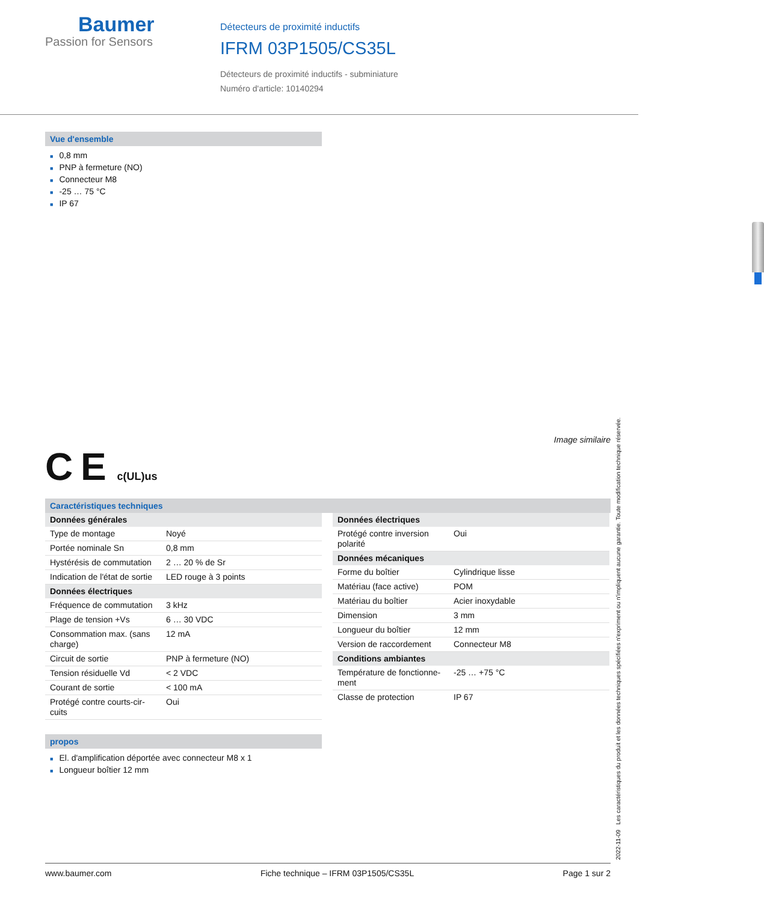Baumer
Passion for Sensors
Détecteurs de proximité inductifs
IFRM 03P1505/CS35L
Détecteurs de proximité inductifs - subminiature
Numéro d'article: 10140294
Vue d'ensemble
■ 0,8 mm
■ PNP à fermeture (NO)
■ Connecteur M8
■ -25 … 75 °C
■ IP 67
Image similaire
C E c(UL)us
Caractéristiques techniques
| Données générales | |
| Type de montage | Noyé |
| Portée nominale Sn | 0,8 mm |
| Hystérésis de commutation | 2 … 20 % de Sr |
| Indication de l'état de sortie | LED rouge à 3 points |
| Données électriques | |
| Fréquence de commutation | 3 kHz |
| Plage de tension +Vs | 6 … 30 VDC |
| Consommation max. (sans charge) | 12 mA |
| Circuit de sortie | PNP à fermeture (NO) |
| Tension résiduelle Vd | < 2 VDC |
| Courant de sortie | < 100 mA |
| Protégé contre courts-cir-cuits | Oui |
| Données électriques | |
| Protégé contre inversion polarité | Oui |
| Données mécaniques | |
| Forme du boîtier | Cylindrique lisse |
| Matériau (face active) | POM |
| Matériau du boîtier | Acier inoxydable |
| Dimension | 3 mm |
| Longueur du boîtier | 12 mm |
| Version de raccordement | Connecteur M8 |
| Conditions ambiantes | |
| Température de fonctionne-ment | -25 … +75 °C |
| Classe de protection | IP 67 |
propos
■ El. d'amplification déportée avec connecteur M8 x 1
■ Longueur boîtier 12 mm
2022-11-09 Les caractéristiques du produit et les données techniques spécifiées n'expriment ou n'impliquent aucune garantie. Toute modification technique réservée.
www.baumer.com Fiche technique – IFRM 03P1505/CS35L Page 1 sur 2